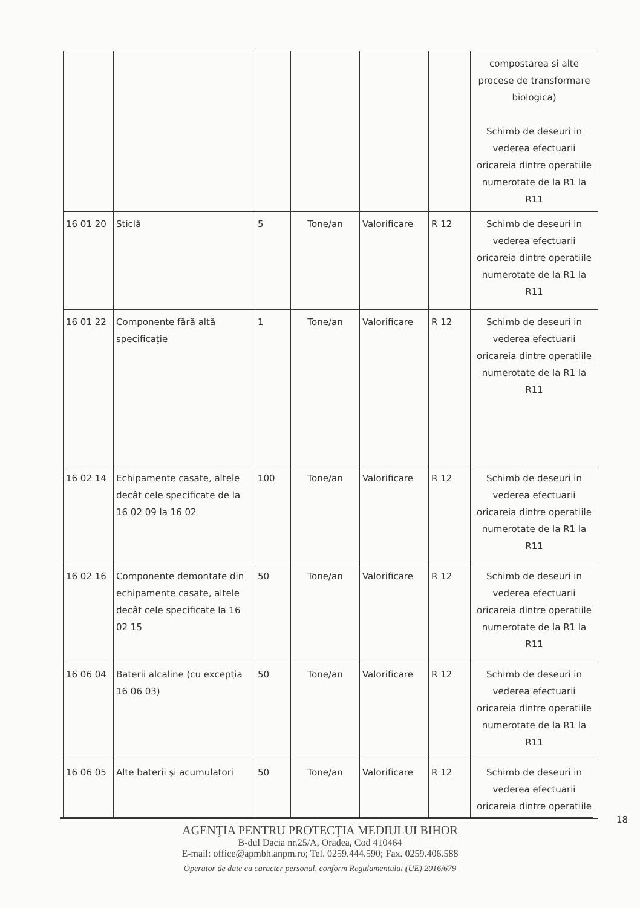| | | | | | | compostarea si alte procese de transformare biologica) Schimb de deseuri in vederea efectuarii oricareia dintre operatiile numerotate de la R1 la R11 |
| 16 01 20 | Sticlă | 5 | Tone/an | Valorificare | R 12 | Schimb de deseuri in vederea efectuarii oricareia dintre operatiile numerotate de la R1 la R11 |
| 16 01 22 | Componente fără altă specificaţie | 1 | Tone/an | Valorificare | R 12 | Schimb de deseuri in vederea efectuarii oricareia dintre operatiile numerotate de la R1 la R11 |
| 16 02 14 | Echipamente casate, altele decât cele specificate de la 16 02 09 la 16 02 | 100 | Tone/an | Valorificare | R 12 | Schimb de deseuri in vederea efectuarii oricareia dintre operatiile numerotate de la R1 la R11 |
| 16 02 16 | Componente demontate din echipamente casate, altele decât cele specificate la 16 02 15 | 50 | Tone/an | Valorificare | R 12 | Schimb de deseuri in vederea efectuarii oricareia dintre operatiile numerotate de la R1 la R11 |
| 16 06 04 | Baterii alcaline (cu excepţia 16 06 03) | 50 | Tone/an | Valorificare | R 12 | Schimb de deseuri in vederea efectuarii oricareia dintre operatiile numerotate de la R1 la R11 |
| 16 06 05 | Alte baterii şi acumulatori | 50 | Tone/an | Valorificare | R 12 | Schimb de deseuri in vederea efectuarii oricareia dintre operatiile |
18
AGENŢIA PENTRU PROTECŢIA MEDIULUI BIHOR
B-dul Dacia nr.25/A, Oradea, Cod 410464
E-mail: office@apmbh.anpm.ro; Tel. 0259.444.590; Fax. 0259.406.588
Operator de date cu caracter personal, conform Regulamentului (UE) 2016/679